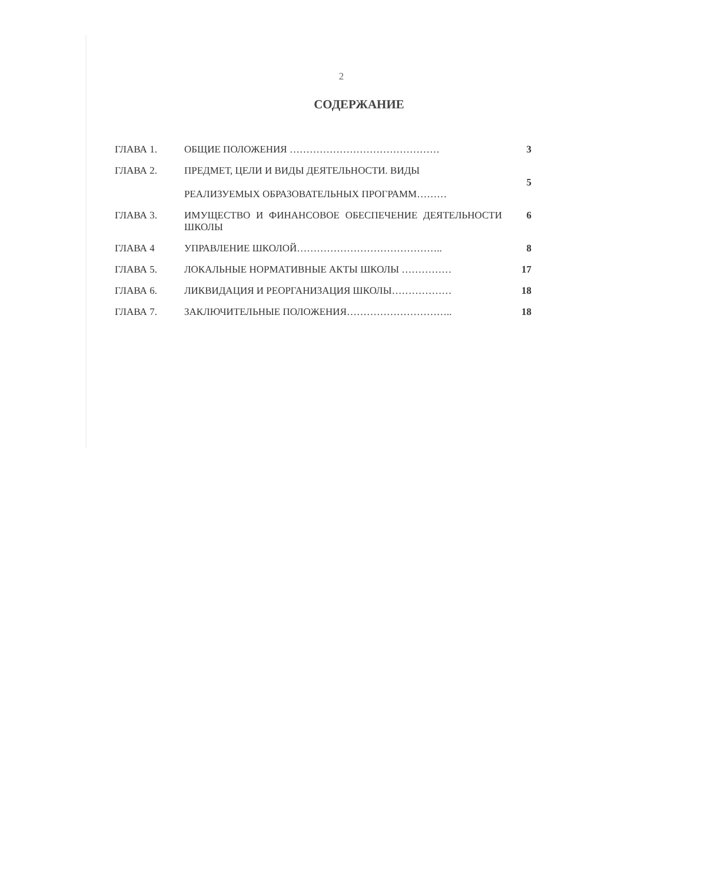2
СОДЕРЖАНИЕ
| ГЛАВА 1. | ОБЩИЕ ПОЛОЖЕНИЯ ……………………………………… | 3 |
| ГЛАВА 2. | ПРЕДМЕТ, ЦЕЛИ И ВИДЫ ДЕЯТЕЛЬНОСТИ. ВИДЫ РЕАЛИЗУЕМЫХ ОБРАЗОВАТЕЛЬНЫХ ПРОГРАММ……… | 5 |
| ГЛАВА 3. | ИМУЩЕСТВО И ФИНАНСОВОЕ ОБЕСПЕЧЕНИЕ ДЕЯТЕЛЬНОСТИ ШКОЛЫ | 6 |
| ГЛАВА 4 | УПРАВЛЕНИЕ ШКОЛОЙ…………………………………….. | 8 |
| ГЛАВА 5. | ЛОКАЛЬНЫЕ НОРМАТИВНЫЕ АКТЫ ШКОЛЫ …………… | 17 |
| ГЛАВА 6. | ЛИКВИДАЦИЯ И РЕОРГАНИЗАЦИЯ ШКОЛЫ……………… | 18 |
| ГЛАВА 7. | ЗАКЛЮЧИТЕЛЬНЫЕ ПОЛОЖЕНИЯ………………………….. | 18 |